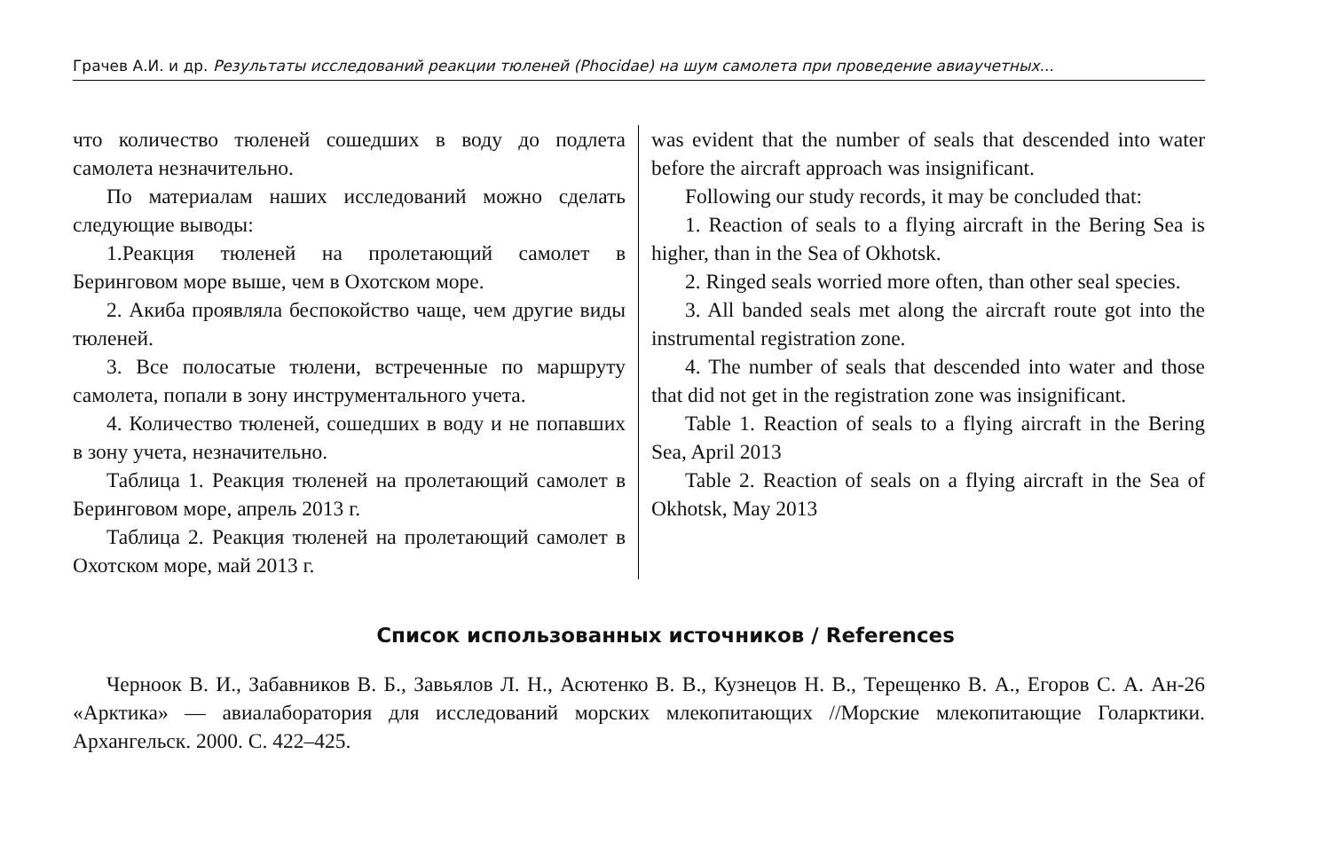Грачев А.И. и др. Результаты исследований реакции тюленей (Phocidae) на шум самолета при проведение авиаучетных...
что количество тюленей сошедших в воду до подлета самолета незначительно.
По материалам наших исследований можно сделать следующие выводы:
1.Реакция тюленей на пролетающий самолет в Беринговом море выше, чем в Охотском море.
2. Акиба проявляла беспокойство чаще, чем другие виды тюленей.
3. Все полосатые тюлени, встреченные по маршруту самолета, попали в зону инструментального учета.
4. Количество тюленей, сошедших в воду и не попавших в зону учета, незначительно.
Таблица 1. Реакция тюленей на пролетающий самолет в Беринговом море, апрель 2013 г.
Таблица 2. Реакция тюленей на пролетающий самолет в Охотском море, май 2013 г.
was evident that the number of seals that descended into water before the aircraft approach was insignificant.
Following our study records, it may be concluded that:
1. Reaction of seals to a flying aircraft in the Bering Sea is higher, than in the Sea of Okhotsk.
2. Ringed seals worried more often, than other seal species.
3. All banded seals met along the aircraft route got into the instrumental registration zone.
4. The number of seals that descended into water and those that did not get in the registration zone was insignificant.
Table 1. Reaction of seals to a flying aircraft in the Bering Sea, April 2013
Table 2. Reaction of seals on a flying aircraft in the Sea of Okhotsk, May 2013
Список использованных источников / References
Черноок В. И., Забавников В. Б., Завьялов Л. Н., Асютенко В. В., Кузнецов Н. В., Терещенко В. А., Егоров С. А. Ан-26 «Арктика» — авиалаборатория для исследований морских млекопитающих //Морские млекопитающие Голарктики. Архангельск. 2000. С. 422–425.